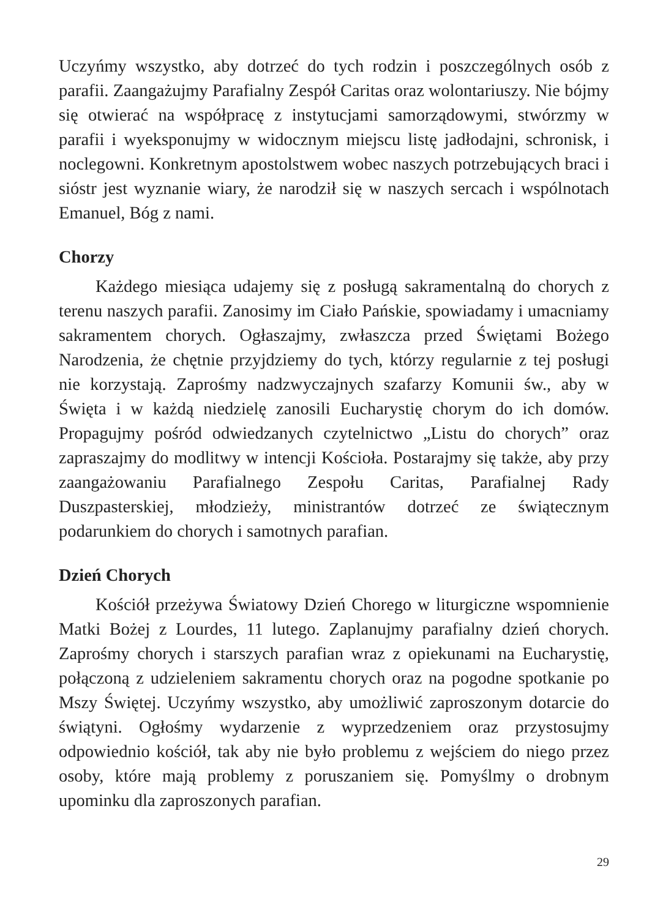Uczyńmy wszystko, aby dotrzeć do tych rodzin i poszczególnych osób z parafii. Zaangażujmy Parafialny Zespół Caritas oraz wolontariuszy. Nie bójmy się otwierać na współpracę z instytucjami samorządowymi, stwórzmy w parafii i wyeksponujmy w widocznym miejscu listę jadłodajni, schronisk, i noclegowni. Konkretnym apostolstwem wobec naszych potrzebujących braci i sióstr jest wyznanie wiary, że narodził się w naszych sercach i wspólnotach Emanuel, Bóg z nami.
Chorzy
Każdego miesiąca udajemy się z posługą sakramentalną do chorych z terenu naszych parafii. Zanosimy im Ciało Pańskie, spowiadamy i umacniamy sakramentem chorych. Ogłaszajmy, zwłaszcza przed Świętami Bożego Narodzenia, że chętnie przyjdziemy do tych, którzy regularnie z tej posługi nie korzystają. Zaprośmy nadzwyczajnych szafarzy Komunii św., aby w Święta i w każdą niedzielę zanosili Eucharystię chorym do ich domów. Propagujmy pośród odwiedzanych czytelnictwo „Listu do chorych” oraz zapraszajmy do modlitwy w intencji Kościoła. Postarajmy się także, aby przy zaangażowaniu Parafialnego Zespołu Caritas, Parafialnej Rady Duszpasterskiej, młodzieży, ministrantów dotrzeć ze świątecznym podarunkiem do chorych i samotnych parafian.
Dzień Chorych
Kościół przeżywa Światowy Dzień Chorego w liturgiczne wspomnienie Matki Bożej z Lourdes, 11 lutego. Zaplanujmy parafialny dzień chorych. Zaprośmy chorych i starszych parafian wraz z opiekunami na Eucharystię, połączoną z udzieleniem sakramentu chorych oraz na pogodne spotkanie po Mszy Świętej. Uczyńmy wszystko, aby umożliwić zaproszonym dotarcie do świątyni. Ogłośmy wydarzenie z wyprzedzeniem oraz przystosujmy odpowiednio kościół, tak aby nie było problemu z wejściem do niego przez osoby, które mają problemy z poruszaniem się. Pomyślmy o drobnym upominku dla zaproszonych parafian.
29